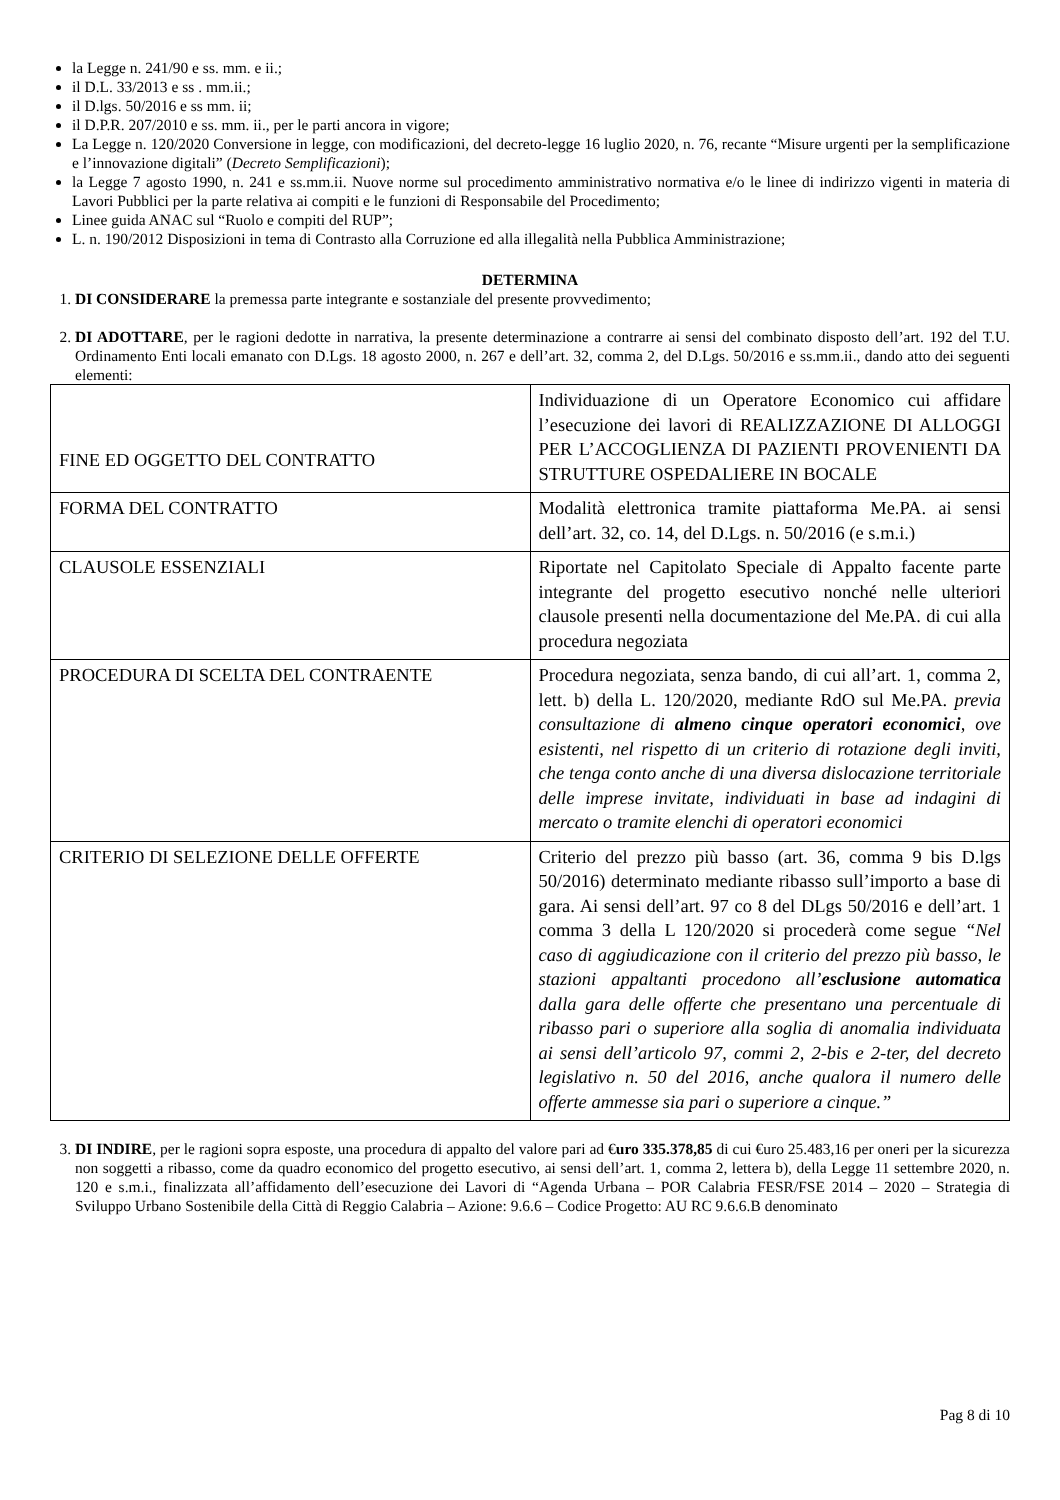la Legge n. 241/90 e ss. mm. e ii.;
il D.L. 33/2013 e ss . mm.ii.;
il D.lgs. 50/2016 e ss mm. ii;
il D.P.R. 207/2010 e ss. mm. ii., per le parti ancora in vigore;
La Legge n. 120/2020 Conversione in legge, con modificazioni, del decreto-legge 16 luglio 2020, n. 76, recante “Misure urgenti per la semplificazione e l’innovazione digitali” (Decreto Semplificazioni);
la Legge 7 agosto 1990, n. 241 e ss.mm.ii. Nuove norme sul procedimento amministrativo normativa e/o le linee di indirizzo vigenti in materia di Lavori Pubblici per la parte relativa ai compiti e le funzioni di Responsabile del Procedimento;
Linee guida ANAC sul “Ruolo e compiti del RUP”;
L. n. 190/2012 Disposizioni in tema di Contrasto alla Corruzione ed alla illegalità nella Pubblica Amministrazione;
DETERMINA
1. DI CONSIDERARE la premessa parte integrante e sostanziale del presente provvedimento;
2. DI ADOTTARE, per le ragioni dedotte in narrativa, la presente determinazione a contrarre ai sensi del combinato disposto dell’art. 192 del T.U. Ordinamento Enti locali emanato con D.Lgs. 18 agosto 2000, n. 267 e dell’art. 32, comma 2, del D.Lgs. 50/2016 e ss.mm.ii., dando atto dei seguenti elementi:
| FINE ED OGGETTO DEL CONTRATTO | Individuazione di un Operatore Economico cui affidare l’esecuzione dei lavori di REALIZZAZIONE DI ALLOGGI PER L’ACCOGLIENZA DI PAZIENTI PROVENIENTI DA STRUTTURE OSPEDALIERE IN BOCALE |
| FORMA DEL CONTRATTO | Modalità elettronica tramite piattaforma Me.PA. ai sensi dell’art. 32, co. 14, del D.Lgs. n. 50/2016 (e s.m.i.) |
| CLAUSOLE ESSENZIALI | Riportate nel Capitolato Speciale di Appalto facente parte integrante del progetto esecutivo nonché nelle ulteriori clausole presenti nella documentazione del Me.PA. di cui alla procedura negoziata |
| PROCEDURA DI SCELTA DEL CONTRAENTE | Procedura negoziata, senza bando, di cui all’art. 1, comma 2, lett. b) della L. 120/2020, mediante RdO sul Me.PA. previa consultazione di almeno cinque operatori economici , ove esistenti, nel rispetto di un criterio di rotazione degli inviti, che tenga conto anche di una diversa dislocazione territoriale delle imprese invitate, individuati in base ad indagini di mercato o tramite elenchi di operatori economici |
| CRITERIO DI SELEZIONE DELLE OFFERTE | Criterio del prezzo più basso (art. 36, comma 9 bis D.lgs 50/2016) determinato mediante ribasso sull’importo a base di gara. Ai sensi dell’art. 97 co 8 del DLgs 50/2016 e dell’art. 1 comma 3 della L 120/2020 si procederà come segue “Nel caso di aggiudicazione con il criterio del prezzo più basso, le stazioni appaltanti procedono all’ esclusione automatica dalla gara delle offerte che presentano una percentuale di ribasso pari o superiore alla soglia di anomalia individuata ai sensi dell’articolo 97, commi 2, 2-bis e 2-ter, del decreto legislativo n. 50 del 2016, anche qualora il numero delle offerte ammesse sia pari o superiore a cinque.” |
3. DI INDIRE, per le ragioni sopra esposte, una procedura di appalto del valore pari ad €uro 335.378,85 di cui €uro 25.483,16 per oneri per la sicurezza non soggetti a ribasso, come da quadro economico del progetto esecutivo, ai sensi dell’art. 1, comma 2, lettera b), della Legge 11 settembre 2020, n. 120 e s.m.i., finalizzata all’affidamento dell’esecuzione dei Lavori di “Agenda Urbana – POR Calabria FESR/FSE 2014 – 2020 – Strategia di Sviluppo Urbano Sostenibile della Città di Reggio Calabria – Azione: 9.6.6 – Codice Progetto: AU RC 9.6.6.B denominato
Pag 8 di 10